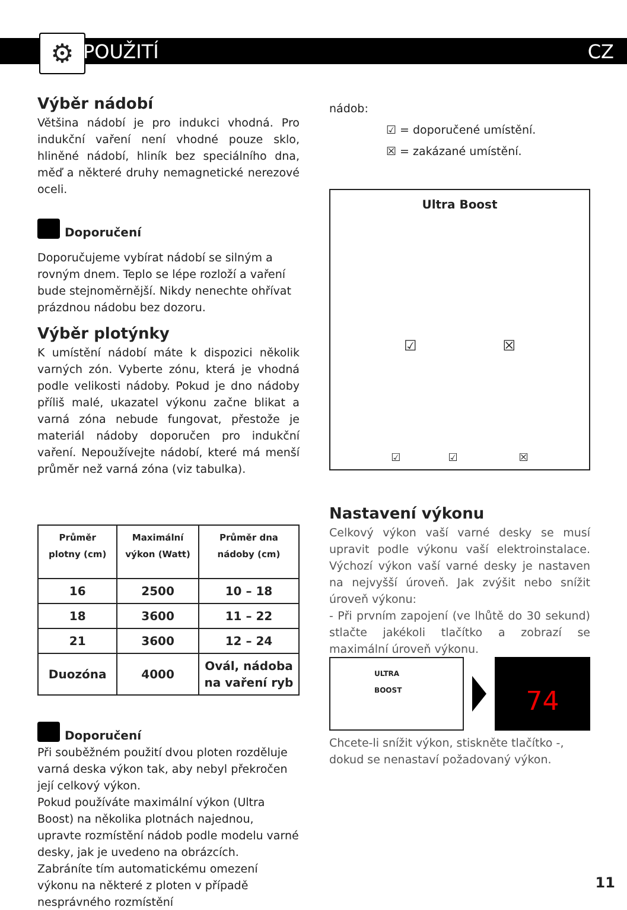⚙ POUŽITÍ CZ
Výběr nádobí
Většina nádobí je pro indukci vhodná. Pro indukční vaření není vhodné pouze sklo, hliněné nádobí, hliník bez speciálního dna, měď a některé druhy nemagnetické nerezové oceli.
Doporučení
Doporučujeme vybírat nádobí se silným a rovným dnem. Teplo se lépe rozloží a vaření bude stejnoměrnější. Nikdy nenechte ohřívat prázdnou nádobu bez dozoru.
Výběr plotýnky
K umístění nádobí máte k dispozici několik varných zón. Vyberte zónu, která je vhodná podle velikosti nádoby. Pokud je dno nádoby příliš malé, ukazatel výkonu začne blikat a varná zóna nebude fungovat, přestože je materiál nádoby doporučen pro indukční vaření. Nepoužívejte nádobí, které má menší průměr než varná zóna (viz tabulka).
| Průměr plotny (cm) | Maximální výkon (Watt) | Průměr dna nádoby (cm) |
| --- | --- | --- |
| 16 | 2500 | 10 – 18 |
| 18 | 3600 | 11 – 22 |
| 21 | 3600 | 12 – 24 |
| Duozóna | 4000 | Ovál, nádoba na vaření ryb |
Doporučení
Při souběžném použití dvou ploten rozděluje varná deska výkon tak, aby nebyl překročen její celkový výkon.
Pokud používáte maximální výkon (Ultra Boost) na několika plotnách najednou, upravte rozmístění nádob podle modelu varné desky, jak je uvedeno na obrázcích.
Zabráníte tím automatickému omezení výkonu na některé z ploten v případě nesprávného rozmístění
nádob:
☑ = doporučené umístění.
☒ = zakázané umístění.
Ultra Boost
☑ ☒
☑ ☑ ☒
Nastavení výkonu
Celkový výkon vaší varné desky se musí upravit podle výkonu vaší elektroinstalace. Výchozí výkon vaší varné desky je nastaven na nejvyšší úroveň. Jak zvýšit nebo snížit úroveň výkonu:
- Při prvním zapojení (ve lhůtě do 30 sekund) stlačte jakékoli tlačítko a zobrazí se maximální úroveň výkonu.
ULTRA
BOOST
74
Chcete-li snížit výkon, stiskněte tlačítko -, dokud se nenastaví požadovaný výkon.
11